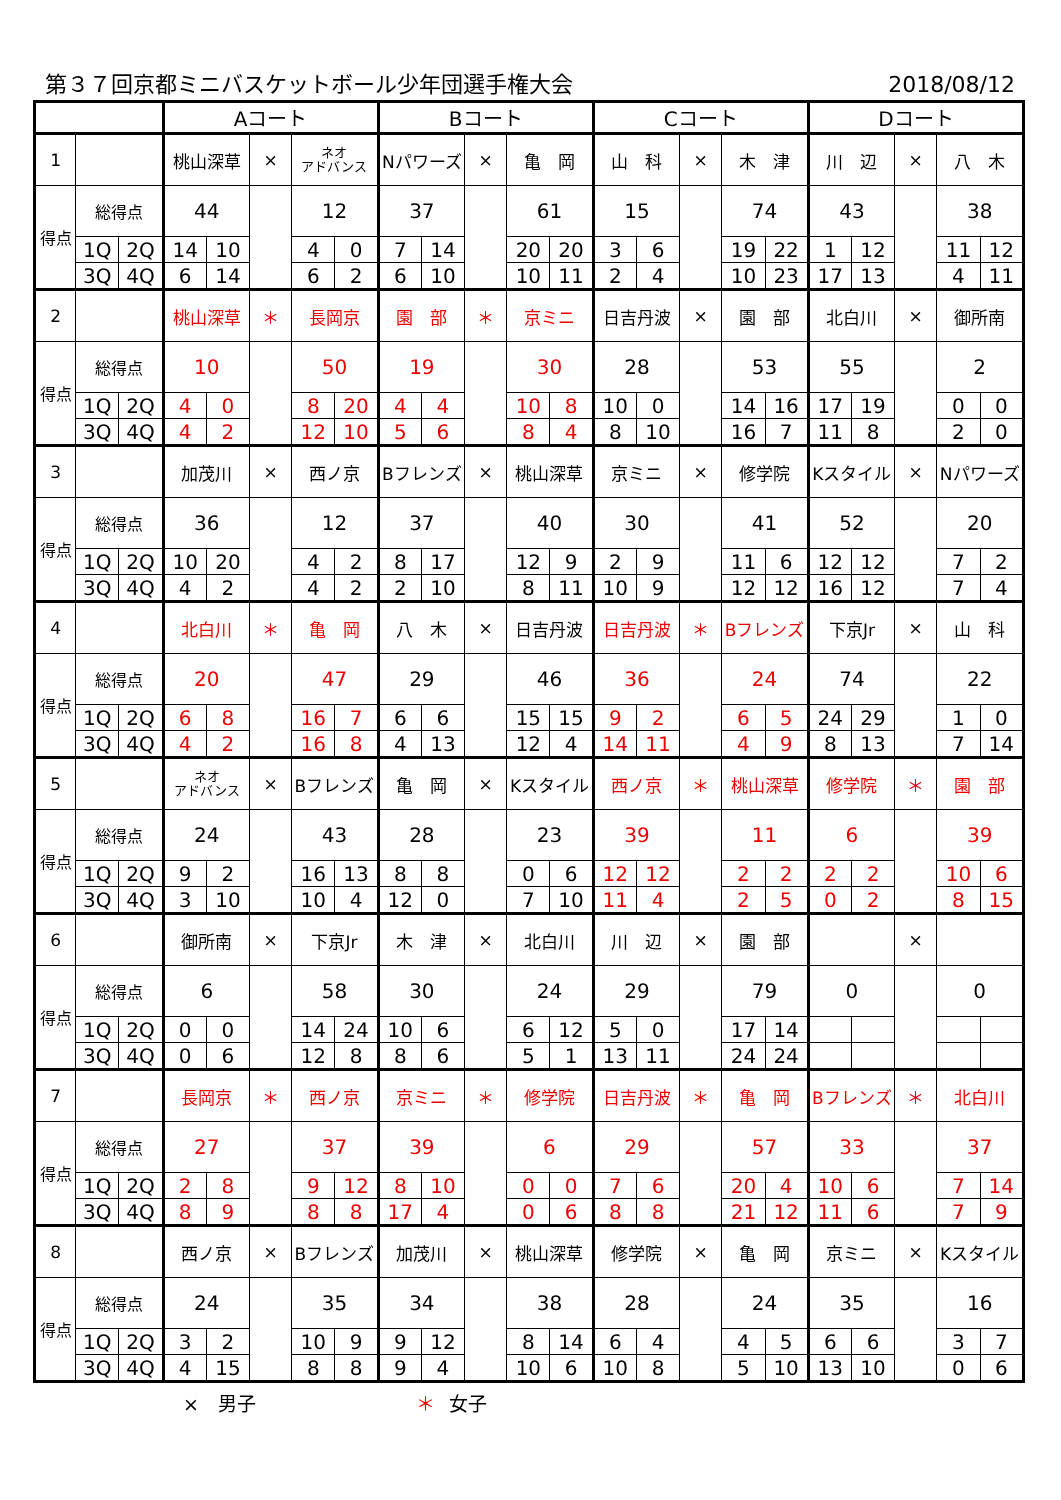第３７回京都ミニバスケットボール少年団選手権大会 2018/08/12
| | | | Aコート | | | | | Bコート | | | | | Cコート | | | | | Dコート | | | | |
| 1 | | | 桃山深草 | | × | ネオ アドバンス | | Nパワーズ | | × | 亀 岡 | | 山 科 | | × | 木 津 | | 川 辺 | | × | 八 木 | |
| 得点 | 総得点 | | 44 | | | 12 | | 37 | | | 61 | | 15 | | | 74 | | 43 | | | 38 | |
| | 1Q | 2Q | 14 | 10 | | 4 | 0 | 7 | 14 | | 20 | 20 | 3 | 6 | | 19 | 22 | 1 | 12 | | 11 | 12 |
| | 3Q | 4Q | 6 | 14 | | 6 | 2 | 6 | 10 | | 10 | 11 | 2 | 4 | | 10 | 23 | 17 | 13 | | 4 | 11 |
| 2 | | | 桃山深草 | | ＊ | 長岡京 | | 園 部 | | ＊ | 京ミニ | | 日吉丹波 | | × | 園 部 | | 北白川 | | × | 御所南 | |
| 得点 | 総得点 | | 10 | | | 50 | | 19 | | | 30 | | 28 | | | 53 | | 55 | | | 2 | |
| | 1Q | 2Q | 4 | 0 | | 8 | 20 | 4 | 4 | | 10 | 8 | 10 | 0 | | 14 | 16 | 17 | 19 | | 0 | 0 |
| | 3Q | 4Q | 4 | 2 | | 12 | 10 | 5 | 6 | | 8 | 4 | 8 | 10 | | 16 | 7 | 11 | 8 | | 2 | 0 |
| 3 | | | 加茂川 | | × | 西ノ京 | | Bフレンズ | | × | 桃山深草 | | 京ミニ | | × | 修学院 | | Kスタイル | | × | Nパワーズ | |
| 得点 | 総得点 | | 36 | | | 12 | | 37 | | | 40 | | 30 | | | 41 | | 52 | | | 20 | |
| | 1Q | 2Q | 10 | 20 | | 4 | 2 | 8 | 17 | | 12 | 9 | 2 | 9 | | 11 | 6 | 12 | 12 | | 7 | 2 |
| | 3Q | 4Q | 4 | 2 | | 4 | 2 | 2 | 10 | | 8 | 11 | 10 | 9 | | 12 | 12 | 16 | 12 | | 7 | 4 |
| 4 | | | 北白川 | | ＊ | 亀 岡 | | 八 木 | | × | 日吉丹波 | | 日吉丹波 | | ＊ | Bフレンズ | | 下京Jr | | × | 山 科 | |
| 得点 | 総得点 | | 20 | | | 47 | | 29 | | | 46 | | 36 | | | 24 | | 74 | | | 22 | |
| | 1Q | 2Q | 6 | 8 | | 16 | 7 | 6 | 6 | | 15 | 15 | 9 | 2 | | 6 | 5 | 24 | 29 | | 1 | 0 |
| | 3Q | 4Q | 4 | 2 | | 16 | 8 | 4 | 13 | | 12 | 4 | 14 | 11 | | 4 | 9 | 8 | 13 | | 7 | 14 |
| 5 | | | ネオ アドバンス | | × | Bフレンズ | | 亀 岡 | | × | Kスタイル | | 西ノ京 | | ＊ | 桃山深草 | | 修学院 | | ＊ | 園 部 | |
| 得点 | 総得点 | | 24 | | | 43 | | 28 | | | 23 | | 39 | | | 11 | | 6 | | | 39 | |
| | 1Q | 2Q | 9 | 2 | | 16 | 13 | 8 | 8 | | 0 | 6 | 12 | 12 | | 2 | 2 | 2 | 2 | | 10 | 6 |
| | 3Q | 4Q | 3 | 10 | | 10 | 4 | 12 | 0 | | 7 | 10 | 11 | 4 | | 2 | 5 | 0 | 2 | | 8 | 15 |
| 6 | | | 御所南 | | × | 下京Jr | | 木 津 | | × | 北白川 | | 川 辺 | | × | 園 部 | | | | × | | |
| 得点 | 総得点 | | 6 | | | 58 | | 30 | | | 24 | | 29 | | | 79 | | 0 | | | 0 | |
| | 1Q | 2Q | 0 | 0 | | 14 | 24 | 10 | 6 | | 6 | 12 | 5 | 0 | | 17 | 14 | | | | | |
| | 3Q | 4Q | 0 | 6 | | 12 | 8 | 8 | 6 | | 5 | 1 | 13 | 11 | | 24 | 24 | | | | | |
| 7 | | | 長岡京 | | ＊ | 西ノ京 | | 京ミニ | | ＊ | 修学院 | | 日吉丹波 | | ＊ | 亀 岡 | | Bフレンズ | | ＊ | 北白川 | |
| 得点 | 総得点 | | 27 | | | 37 | | 39 | | | 6 | | 29 | | | 57 | | 33 | | | 37 | |
| | 1Q | 2Q | 2 | 8 | | 9 | 12 | 8 | 10 | | 0 | 0 | 7 | 6 | | 20 | 4 | 10 | 6 | | 7 | 14 |
| | 3Q | 4Q | 8 | 9 | | 8 | 8 | 17 | 4 | | 0 | 6 | 8 | 8 | | 21 | 12 | 11 | 6 | | 7 | 9 |
| 8 | | | 西ノ京 | | × | Bフレンズ | | 加茂川 | | × | 桃山深草 | | 修学院 | | × | 亀 岡 | | 京ミニ | | × | Kスタイル | |
| 得点 | 総得点 | | 24 | | | 35 | | 34 | | | 38 | | 28 | | | 24 | | 35 | | | 16 | |
| | 1Q | 2Q | 3 | 2 | | 10 | 9 | 9 | 12 | | 8 | 14 | 6 | 4 | | 4 | 5 | 6 | 6 | | 3 | 7 |
| | 3Q | 4Q | 4 | 15 | | 8 | 8 | 9 | 4 | | 10 | 6 | 10 | 8 | | 5 | 10 | 13 | 10 | | 0 | 6 |
×　男子 ＊ 女子